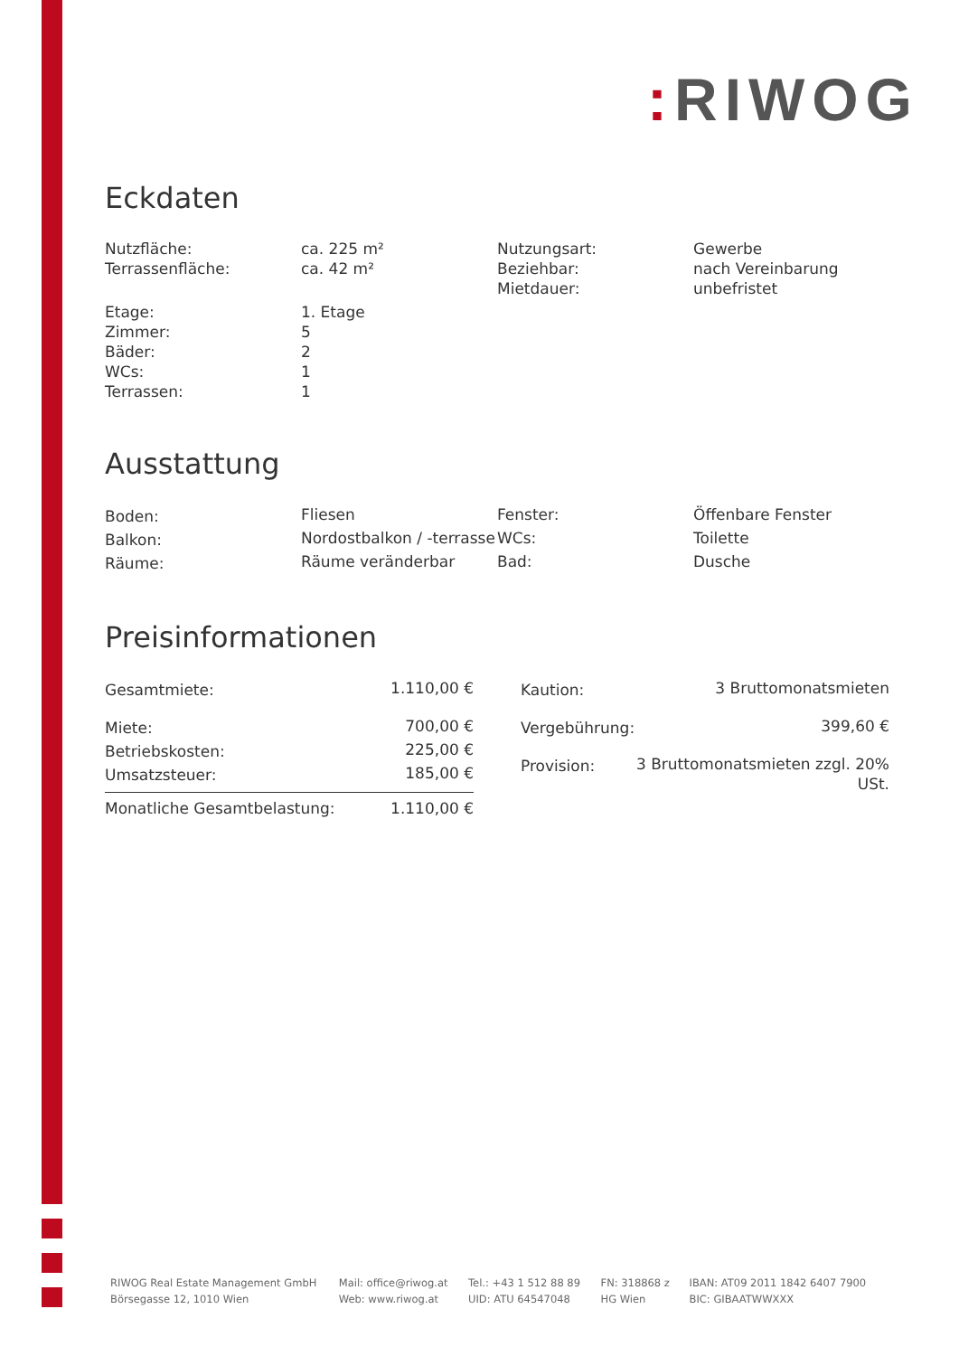: RIWOG
Eckdaten
| Nutzfläche: | ca. 225 m² | Nutzungsart: | Gewerbe |
| Terrassenfläche: | ca. 42 m² | Beziehbar: | nach Vereinbarung |
| | | Mietdauer: | unbefristet |
| Etage: | 1. Etage | | |
| Zimmer: | 5 | | |
| Bäder: | 2 | | |
| WCs: | 1 | | |
| Terrassen: | 1 | | |
Ausstattung
| Boden: | Fliesen | Fenster: | Öffenbare Fenster |
| Balkon: | Nordostbalkon / -terrasse | WCs: | Toilette |
| Räume: | Räume veränderbar | Bad: | Dusche |
Preisinformationen
| Gesamtmiete: | 1.110,00 € |
| Miete: | 700,00 € |
| Betriebskosten: | 225,00 € |
| Umsatzsteuer: | 185,00 € |
| Monatliche Gesamtbelastung: | 1.110,00 € |
| Kaution: | 3 Bruttomonatsmieten |
| Vergebührung: | 399,60 € |
| Provision: | 3 Bruttomonatsmieten zzgl. 20% USt. |
| RIWOG Real Estate Management GmbH | Mail: office@riwog.at | Tel.: +43 1 512 88 89 | FN: 318868 z | IBAN: AT09 2011 1842 6407 7900 |
| Börsegasse 12, 1010 Wien | Web: www.riwog.at | UID: ATU 64547048 | HG Wien | BIC: GIBAATWWXXX |